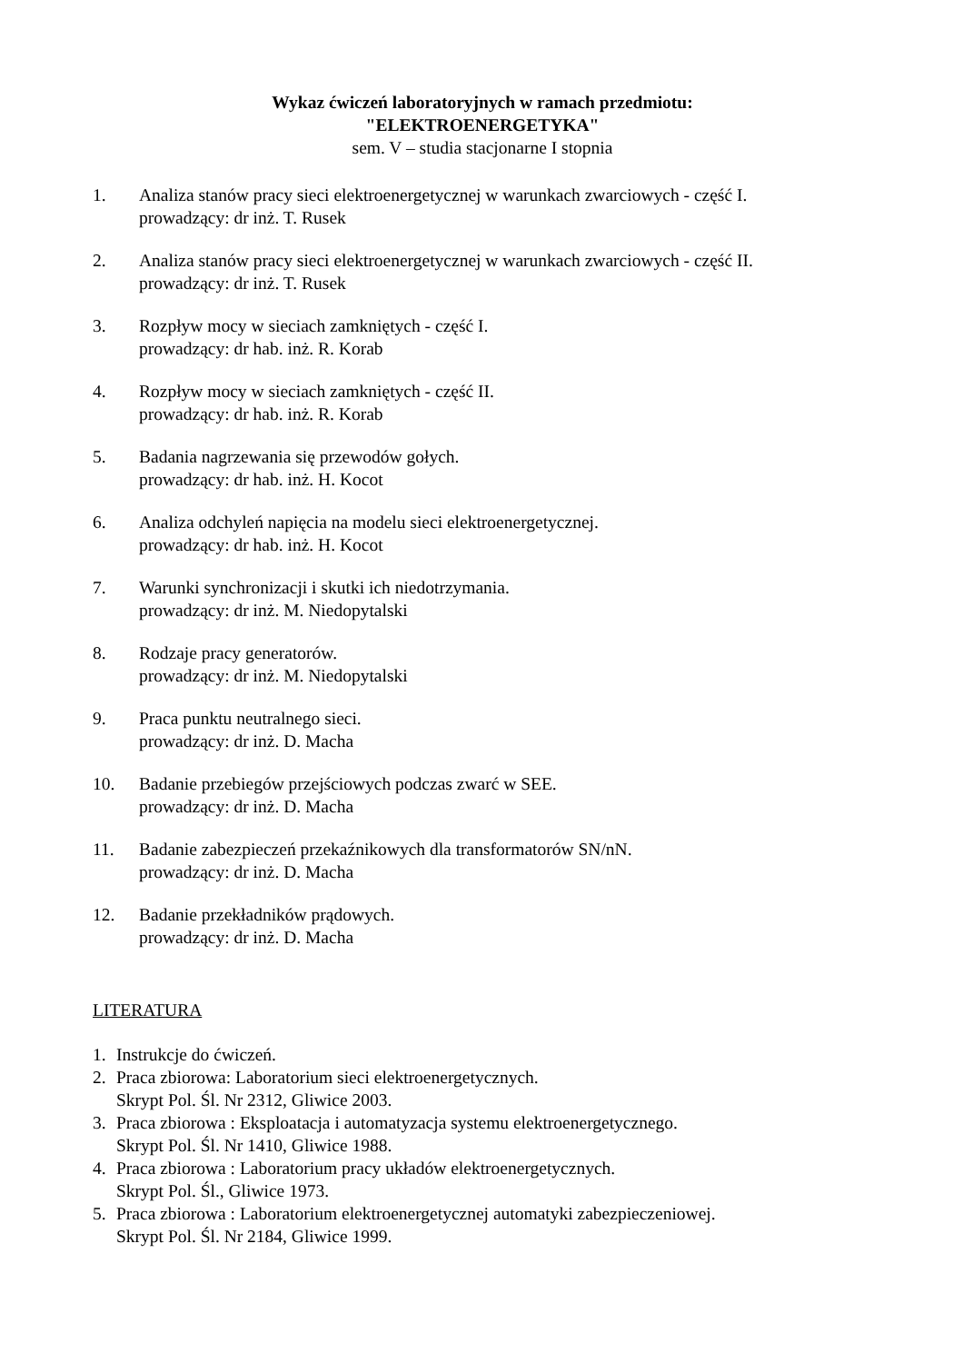Wykaz ćwiczeń laboratoryjnych w ramach przedmiotu:
"ELEKTROENERGETYKA"
sem. V – studia stacjonarne I stopnia
1. Analiza stanów pracy sieci elektroenergetycznej w warunkach zwarciowych - część I.
prowadzący: dr inż. T. Rusek
2. Analiza stanów pracy sieci elektroenergetycznej w warunkach zwarciowych - część II.
prowadzący: dr inż. T. Rusek
3. Rozpływ mocy w sieciach zamkniętych - część I.
prowadzący: dr hab. inż. R. Korab
4. Rozpływ mocy w sieciach zamkniętych - część II.
prowadzący: dr hab. inż. R. Korab
5. Badania nagrzewania się przewodów gołych.
prowadzący: dr hab. inż. H. Kocot
6. Analiza odchyleń napięcia na modelu sieci elektroenergetycznej.
prowadzący: dr hab. inż. H. Kocot
7. Warunki synchronizacji i skutki ich niedotrzymania.
prowadzący: dr inż. M. Niedopytalski
8. Rodzaje pracy generatorów.
prowadzący: dr inż. M. Niedopytalski
9. Praca punktu neutralnego sieci.
prowadzący: dr inż. D. Macha
10. Badanie przebiegów przejściowych podczas zwarć w SEE.
prowadzący: dr inż. D. Macha
11. Badanie zabezpieczeń przekaźnikowych dla transformatorów SN/nN.
prowadzący: dr inż. D. Macha
12. Badanie przekładników prądowych.
prowadzący: dr inż. D. Macha
LITERATURA
1. Instrukcje do ćwiczeń.
2. Praca zbiorowa: Laboratorium sieci elektroenergetycznych.
Skrypt Pol. Śl. Nr 2312, Gliwice 2003.
3. Praca zbiorowa : Eksploatacja i automatyzacja systemu elektroenergetycznego.
Skrypt Pol. Śl. Nr 1410, Gliwice 1988.
4. Praca zbiorowa : Laboratorium pracy układów elektroenergetycznych.
Skrypt Pol. Śl., Gliwice 1973.
5. Praca zbiorowa : Laboratorium elektroenergetycznej automatyki zabezpieczeniowej.
Skrypt Pol. Śl. Nr 2184, Gliwice 1999.